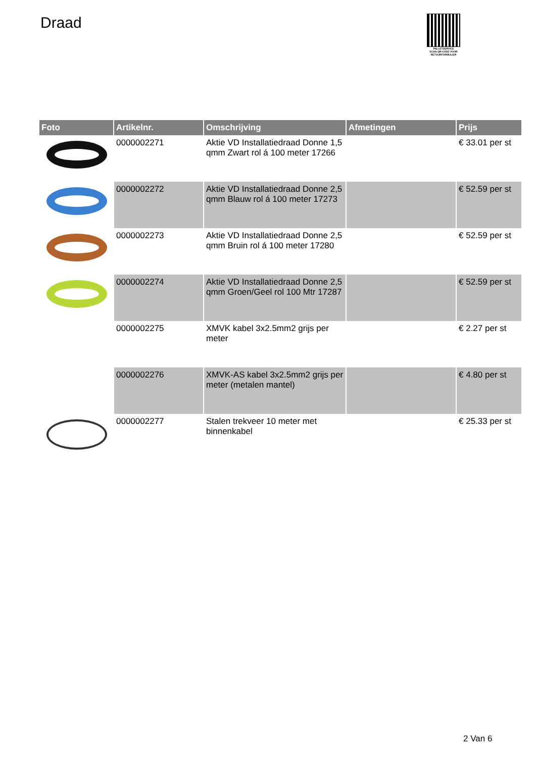Draad
PALLETSERVICE
SCAN QR-CODE VOOR
RETOURFORMULIER
| Foto | Artikelnr. | Omschrijving | Afmetingen | Prijs |
| --- | --- | --- | --- | --- |
| | 0000002271 | Aktie VD Installatiedraad Donne 1,5 qmm Zwart rol á 100 meter 17266 | | € 33.01 per st |
| | 0000002272 | Aktie VD Installatiedraad Donne 2,5 qmm Blauw rol á 100 meter 17273 | | € 52.59 per st |
| | 0000002273 | Aktie VD Installatiedraad Donne 2,5 qmm Bruin rol á 100 meter 17280 | | € 52.59 per st |
| | 0000002274 | Aktie VD Installatiedraad Donne 2,5 qmm Groen/Geel rol 100 Mtr 17287 | | € 52.59 per st |
| | 0000002275 | XMVK kabel 3x2.5mm2 grijs per meter | | € 2.27 per st |
| | 0000002276 | XMVK-AS kabel 3x2.5mm2 grijs per meter (metalen mantel) | | € 4.80 per st |
| | 0000002277 | Stalen trekveer 10 meter met binnenkabel | | € 25.33 per st |
2 Van 6